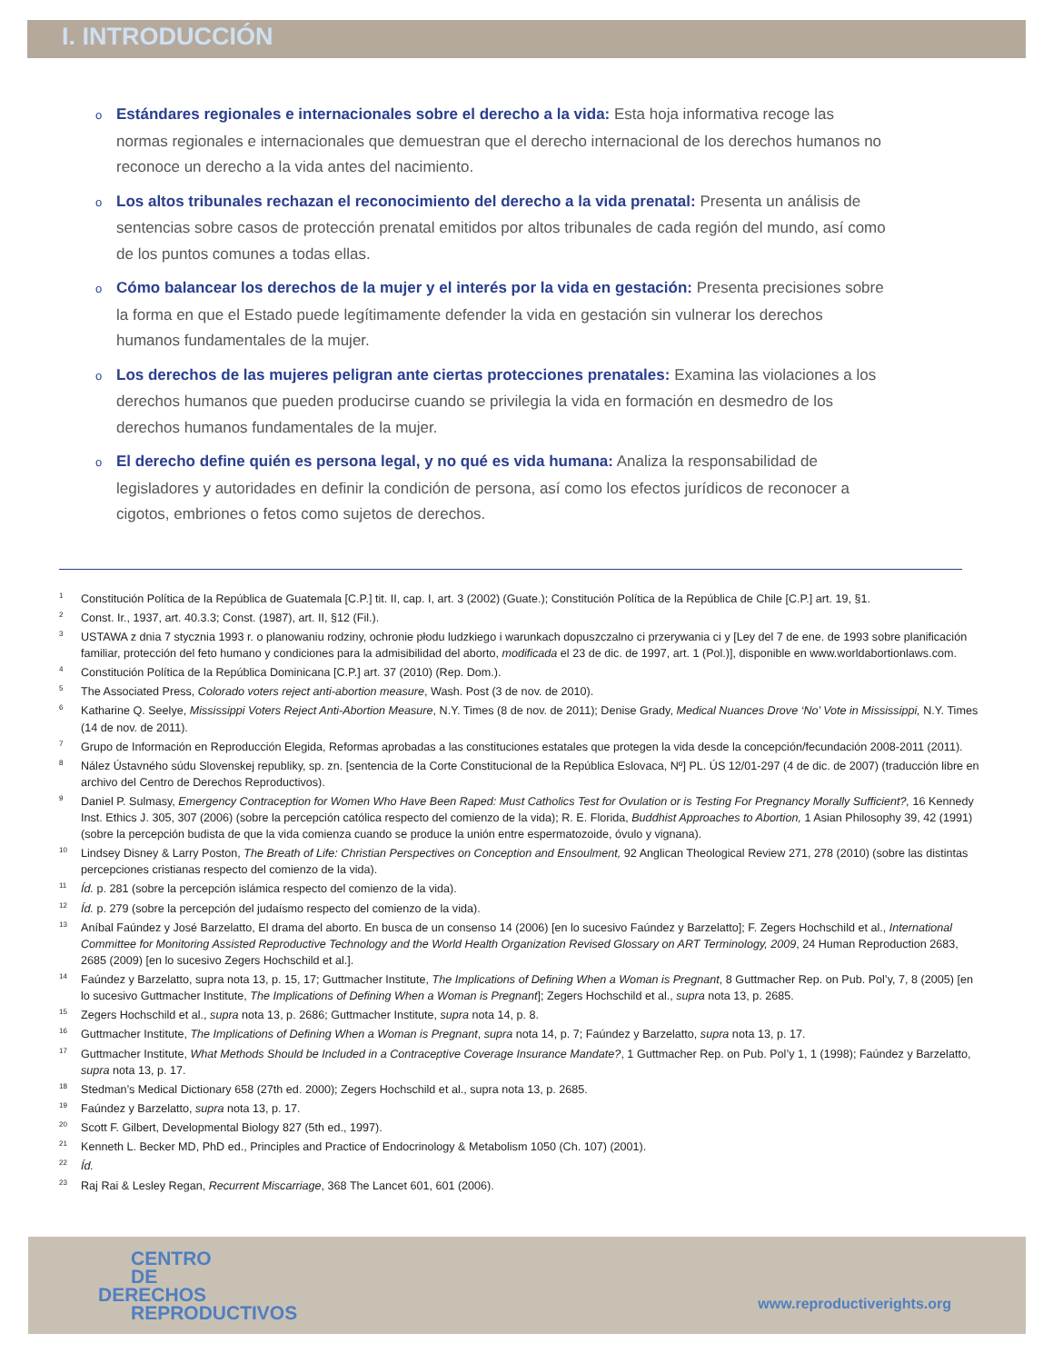I. INTRODUCCIÓN
o Estándares regionales e internacionales sobre el derecho a la vida: Esta hoja informativa recoge las normas regionales e internacionales que demuestran que el derecho internacional de los derechos humanos no reconoce un derecho a la vida antes del nacimiento.
o Los altos tribunales rechazan el reconocimiento del derecho a la vida prenatal: Presenta un análisis de sentencias sobre casos de protección prenatal emitidos por altos tribunales de cada región del mundo, así como de los puntos comunes a todas ellas.
o Cómo balancear los derechos de la mujer y el interés por la vida en gestación: Presenta precisiones sobre la forma en que el Estado puede legítimamente defender la vida en gestación sin vulnerar los derechos humanos fundamentales de la mujer.
o Los derechos de las mujeres peligran ante ciertas protecciones prenatales: Examina las violaciones a los derechos humanos que pueden producirse cuando se privilegia la vida en formación en desmedro de los derechos humanos fundamentales de la mujer.
o El derecho define quién es persona legal, y no qué es vida humana: Analiza la responsabilidad de legisladores y autoridades en definir la condición de persona, así como los efectos jurídicos de reconocer a cigotos, embriones o fetos como sujetos de derechos.
<sup>1</sup> Constitución Política de la República de Guatemala [C.P.] tit. II, cap. I, art. 3 (2002) (Guate.); Constitución Política de la República de Chile [C.P.] art. 19, §1.
<sup>2</sup> Const. Ir., 1937, art. 40.3.3; Const. (1987), art. II, §12 (Fil.).
<sup>3</sup> USTAWA z dnia 7 stycznia 1993 r. o planowaniu rodziny, ochronie płodu ludzkiego i warunkach dopuszczalno ci przerywania ci y [Ley del 7 de ene. de 1993 sobre planificación familiar, protección del feto humano y condiciones para la admisibilidad del aborto, modificada el 23 de dic. de 1997, art. 1 (Pol.)], disponible en www.worldabortionlaws.com.
<sup>4</sup> Constitución Política de la República Dominicana [C.P.] art. 37 (2010) (Rep. Dom.).
<sup>5</sup> The Associated Press, Colorado voters reject anti-abortion measure, Wash. Post (3 de nov. de 2010).
<sup>6</sup> Katharine Q. Seelye, Mississippi Voters Reject Anti-Abortion Measure, N.Y. Times (8 de nov. de 2011); Denise Grady, Medical Nuances Drove ‘No’ Vote in Mississippi, N.Y. Times (14 de nov. de 2011).
<sup>7</sup> Grupo de Información en Reproducción Elegida, Reformas aprobadas a las constituciones estatales que protegen la vida desde la concepción/fecundación 2008-2011 (2011).
<sup>8</sup>Nález Ústavného súdu Slovenskej republiky, sp. zn. [sentencia de la Corte Constitucional de la República Eslovaca, Nº] PL. ÚS 12/01-297 (4 de dic. de 2007) (traducción libre en archivo del Centro de Derechos Reproductivos).
<sup>9</sup> Daniel P. Sulmasy, Emergency Contraception for Women Who Have Been Raped: Must Catholics Test for Ovulation or is Testing For Pregnancy Morally Sufficient?, 16 Kennedy Inst. Ethics J. 305, 307 (2006) (sobre la percepción católica respecto del comienzo de la vida); R. E. Florida, Buddhist Approaches to Abortion, 1 Asian Philosophy 39, 42 (1991) (sobre la percepción budista de que la vida comienza cuando se produce la unión entre espermatozoide, óvulo y vignana).
<sup>10</sup> Lindsey Disney & Larry Poston, The Breath of Life: Christian Perspectives on Conception and Ensoulment, 92 Anglican Theological Review 271, 278 (2010) (sobre las distintas percepciones cristianas respecto del comienzo de la vida).
<sup>11</sup> Íd. p. 281 (sobre la percepción islámica respecto del comienzo de la vida).
<sup>12</sup> Íd. p. 279 (sobre la percepción del judaísmo respecto del comienzo de la vida).
<sup>13</sup> Aníbal Faúndez y José Barzelatto, El drama del aborto. En busca de un consenso 14 (2006) [en lo sucesivo Faúndez y Barzelatto]; F. Zegers Hochschild et al., International Committee for Monitoring Assisted Reproductive Technology and the World Health Organization Revised Glossary on ART Terminology, 2009, 24 Human Reproduction 2683, 2685 (2009) [en lo sucesivo Zegers Hochschild et al.].
<sup>14</sup> Faúndez y Barzelatto, supra nota 13, p. 15, 17; Guttmacher Institute, The Implications of Defining When a Woman is Pregnant, 8 Guttmacher Rep. on Pub. Pol’y, 7, 8 (2005) [en lo sucesivo Guttmacher Institute, The Implications of Defining When a Woman is Pregnant]; Zegers Hochschild et al., supra nota 13, p. 2685.
<sup>15</sup> Zegers Hochschild et al., supra nota 13, p. 2686; Guttmacher Institute, supra nota 14, p. 8.
<sup>16</sup> Guttmacher Institute, The Implications of Defining When a Woman is Pregnant, supra nota 14, p. 7; Faúndez y Barzelatto, supra nota 13, p. 17.
<sup>17</sup> Guttmacher Institute, What Methods Should be Included in a Contraceptive Coverage Insurance Mandate?, 1 Guttmacher Rep. on Pub. Pol’y 1, 1 (1998); Faúndez y Barzelatto, supra nota 13, p. 17.
<sup>18</sup> Stedman’s Medical Dictionary 658 (27th ed. 2000); Zegers Hochschild et al., supra nota 13, p. 2685.
<sup>19</sup> Faúndez y Barzelatto, supra nota 13, p. 17.
<sup>20</sup> Scott F. Gilbert, Developmental Biology 827 (5th ed., 1997).
<sup>21</sup> Kenneth L. Becker MD, PhD ed., Principles and Practice of Endocrinology & Metabolism 1050 (Ch. 107) (2001).
<sup>22</sup> Íd.
<sup>23</sup> Raj Rai & Lesley Regan, Recurrent Miscarriage, 368 The Lancet 601, 601 (2006).
CENTRO
DE
DERECHOS
REPRODUCTIVOS
www.reproductiverights.org